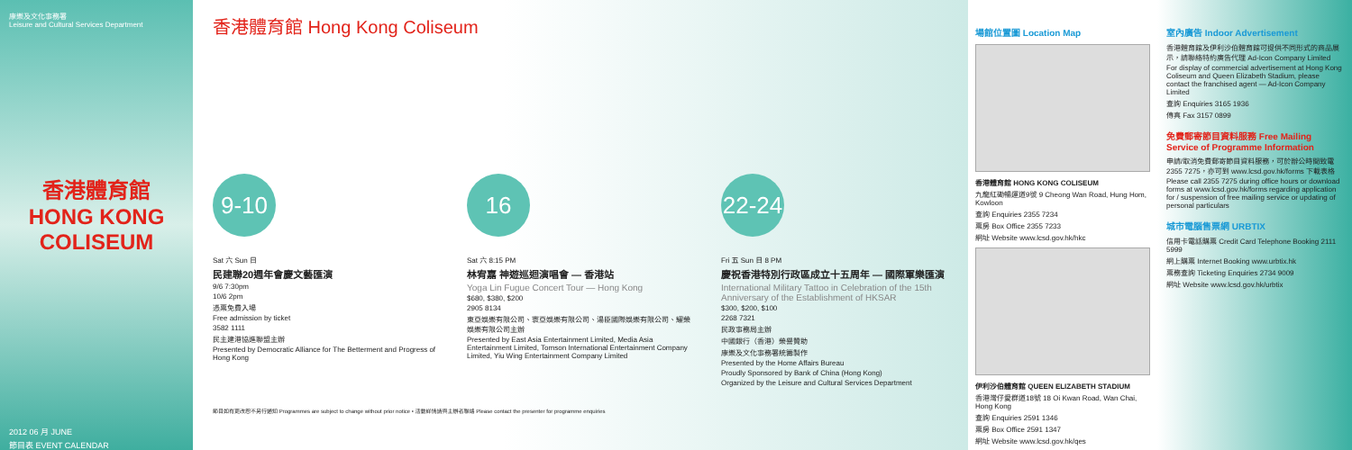康樂及文化事務署
Leisure and Cultural Services Department
香港體育館
HONG KONG COLISEUM
2012 06 月 JUNE
節目表 EVENT CALENDAR
香港體育館 Hong Kong Coliseum
9-10
Sat 六 Sun 日
民建聯20週年會慶文藝匯演
9/6 7:30pm
10/6 2pm
憑票免費入場
Free admission by ticket
3582 1111
民主建港協進聯盟主辦
Presented by Democratic Alliance for The Betterment and Progress of Hong Kong
16
Sat 六 8:15 PM
林宥嘉 神遊巡迴演唱會 — 香港站
Yoga Lin Fugue Concert Tour — Hong Kong
$680, $380, $200
2905 8134
東亞娛樂有限公司、寰亞娛樂有限公司、湯臣國際娛樂有限公司、耀榮娛樂有限公司主辦
Presented by East Asia Entertainment Limited, Media Asia Entertainment Limited, Tomson International Entertainment Company Limited, Yiu Wing Entertainment Company Limited
22-24
Fri 五 Sun 日 8 PM
慶祝香港特別行政區成立十五周年 — 國際軍樂匯演
International Military Tattoo in Celebration of the 15th Anniversary of the Establishment of HKSAR
$300, $200, $100
2268 7321
民政事務局主辦
中國銀行（香港）榮譽贊助
康樂及文化事務署統籌製作
Presented by the Home Affairs Bureau
Proudly Sponsored by Bank of China (Hong Kong)
Organized by the Leisure and Cultural Services Department
節目如有更改恕不另行通知 Programmes are subject to change without prior notice • 活動詳情請與主辦者聯絡 Please contact the presenter for programme enquiries
場館位置圖 Location Map
香港體育館 HONG KONG COLISEUM
九龍紅磡暢運道9號 9 Cheong Wan Road, Hung Hom, Kowloon
查詢 Enquiries 2355 7234
票房 Box Office 2355 7233
網址 Website www.lcsd.gov.hk/hkc
伊利沙伯體育館 QUEEN ELIZABETH STADIUM
香港灣仔愛群道18號 18 Oi Kwan Road, Wan Chai, Hong Kong
查詢 Enquiries 2591 1346
票房 Box Office 2591 1347
網址 Website www.lcsd.gov.hk/qes
室內廣告 Indoor Advertisement
香港體育館及伊利沙伯體育館可提供不同形式的商品展示，請聯絡特約廣告代理 Ad-Icon Company Limited
For display of commercial advertisement at Hong Kong Coliseum and Queen Elizabeth Stadium, please contact the franchised agent — Ad-Icon Company Limited
查詢 Enquiries 3165 1936
傳真 Fax 3157 0899
免費郵寄節目資料服務 Free Mailing Service of Programme Information
申請/取消免費郵寄節目資料服務，可於辦公時間致電 2355 7275，亦可到 www.lcsd.gov.hk/forms 下載表格
Please call 2355 7275 during office hours or download forms at www.lcsd.gov.hk/forms regarding application for / suspension of free mailing service or updating of personal particulars
城市電腦售票網 URBTIX
信用卡電話購票 Credit Card Telephone Booking 2111 5999
網上購票 Internet Booking www.urbtix.hk
票務查詢 Ticketing Enquiries 2734 9009
網址 Website www.lcsd.gov.hk/urbtix